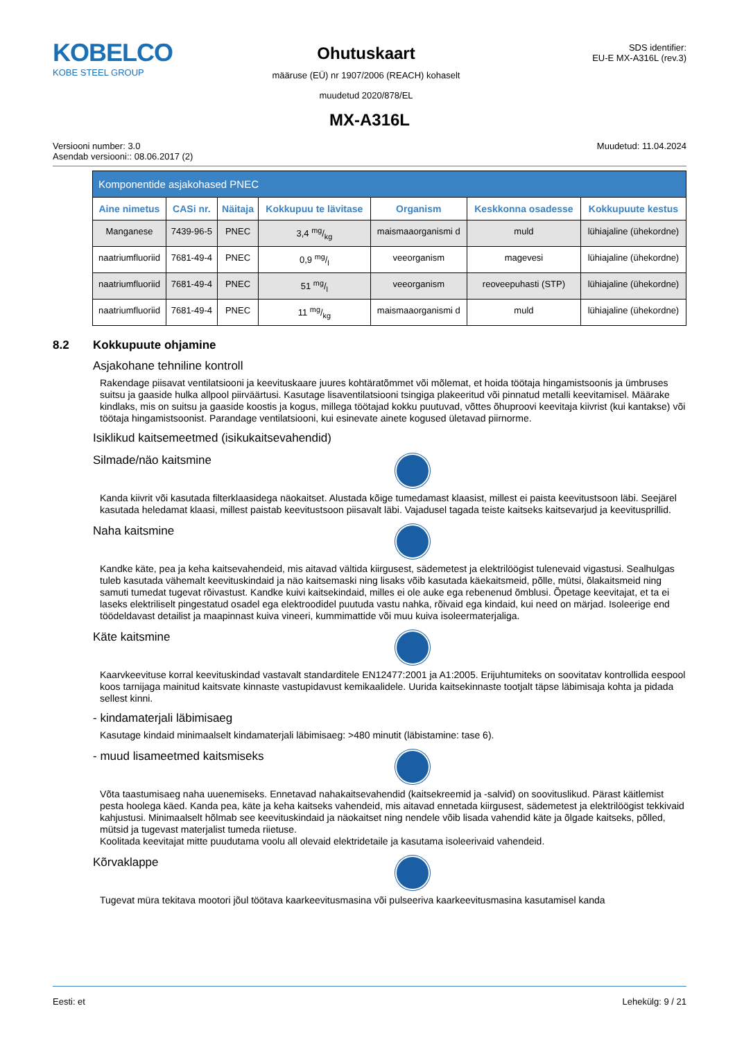KOBELCO
KOBE STEEL GROUP
Ohutuskaart
määruse (EÜ) nr 1907/2006 (REACH) kohaselt
muudetud 2020/878/EL
SDS identifier:
EU-E MX-A316L (rev.3)
MX-A316L
Versiooni number: 3.0
Asendab versiooni:: 08.06.2017 (2)
Muudetud: 11.04.2024
| Komponentide asjakohased PNEC | | | | | | |
| --- | --- | --- | --- | --- | --- | --- |
| Aine nimetus | CASi nr. | Näitaja | Kokkupuu te lävitase | Organism | Keskkonna osadesse | Kokkupuute kestus |
| Manganese | 7439-96-5 | PNEC | 3,4 mg/kg | maismaaorganismi d | muld | lühiajaline (ühekordne) |
| naatriumfluoriid | 7681-49-4 | PNEC | 0,9 mg/l | veeorganism | magevesi | lühiajaline (ühekordne) |
| naatriumfluoriid | 7681-49-4 | PNEC | 51 mg/l | veeorganism | reoveepuhasti (STP) | lühiajaline (ühekordne) |
| naatriumfluoriid | 7681-49-4 | PNEC | 11 mg/kg | maismaaorganismi d | muld | lühiajaline (ühekordne) |
8.2 Kokkupuute ohjamine
Asjakohane tehniline kontroll
Rakendage piisavat ventilatsiooni ja keevituskaare juures kohtäratõmmet või mõlemat, et hoida töötaja hingamistsoonis ja ümbruses suitsu ja gaaside hulka allpool piirväärtusi. Kasutage lisaventilatsiooni tsingiga plakeeritud või pinnatud metalli keevitamisel. Määrake kindlaks, mis on suitsu ja gaaside koostis ja kogus, millega töötajad kokku puutuvad, võttes õhuproovi keevitaja kiivrist (kui kantakse) või töötaja hingamistsoonist. Parandage ventilatsiooni, kui esinevate ainete kogused ületavad piirnorme.
Isiklikud kaitsemeetmed (isikukaitsevahendid)
Silmade/näo kaitsmine
Kanda kiivrit või kasutada filterklaasidega näokaitset. Alustada kõige tumedamast klaasist, millest ei paista keevitustsoon läbi. Seejärel kasutada heledamat klaasi, millest paistab keevitustsoon piisavalt läbi. Vajadusel tagada teiste kaitseks kaitsevarjud ja keevitusprillid.
Naha kaitsmine
Kandke käte, pea ja keha kaitsevahendeid, mis aitavad vältida kiirgusest, sädemetest ja elektrilöögist tulenevaid vigastusi. Sealhulgas tuleb kasutada vähemalt keevituskindaid ja näo kaitsemaski ning lisaks võib kasutada käekaitsmeid, põlle, mütsi, õlakaitsmeid ning samuti tumedat tugevat rõivastust. Kandke kuivi kaitsekindaid, milles ei ole auke ega rebenenud õmblusi. Õpetage keevitajat, et ta ei laseks elektriliselt pingestatud osadel ega elektroodidel puutuda vastu nahka, rõivaid ega kindaid, kui need on märjad. Isoleerige end töödeldavast detailist ja maapinnast kuiva vineeri, kummimattide või muu kuiva isoleermaterjaliga.
Käte kaitsmine
Kaarvkeevituse korral keevituskindad vastavalt standarditele EN12477:2001 ja A1:2005. Erijuhtumiteks on soovitatav kontrollida eespool koos tarnijaga mainitud kaitsvate kinnaste vastupidavust kemikaalidele. Uurida kaitsekinnaste tootjalt täpse läbimisaja kohta ja pidada sellest kinni.
- kindamaterjali läbimisaeg
Kasutage kindaid minimaalselt kindamaterjali läbimisaeg: >480 minutit (läbistamine: tase 6).
- muud lisameetmed kaitsmiseks
Võta taastumisaeg naha uuenemiseks. Ennetavad nahakaitsevahendid (kaitsekreemid ja -salvid) on soovituslikud. Pärast käitlemist pesta hoolega käed. Kanda pea, käte ja keha kaitseks vahendeid, mis aitavad ennetada kiirgusest, sädemetest ja elektrilöögist tekkivaid kahjustusi. Minimaalselt hõlmab see keevituskindaid ja näokaitset ning nendele võib lisada vahendid käte ja õlgade kaitseks, põlled, mütsid ja tugevast materjalist tumeda riietuse.
Koolitada keevitajat mitte puudutama voolu all olevaid elektridetaile ja kasutama isoleerivaid vahendeid.
Kõrvaklappe
Tugevat müra tekitava mootori jõul töötava kaarkeevitusmasina või pulseeriva kaarkeevitusmasina kasutamisel kanda
Eesti: et Lehekülg: 9 / 21